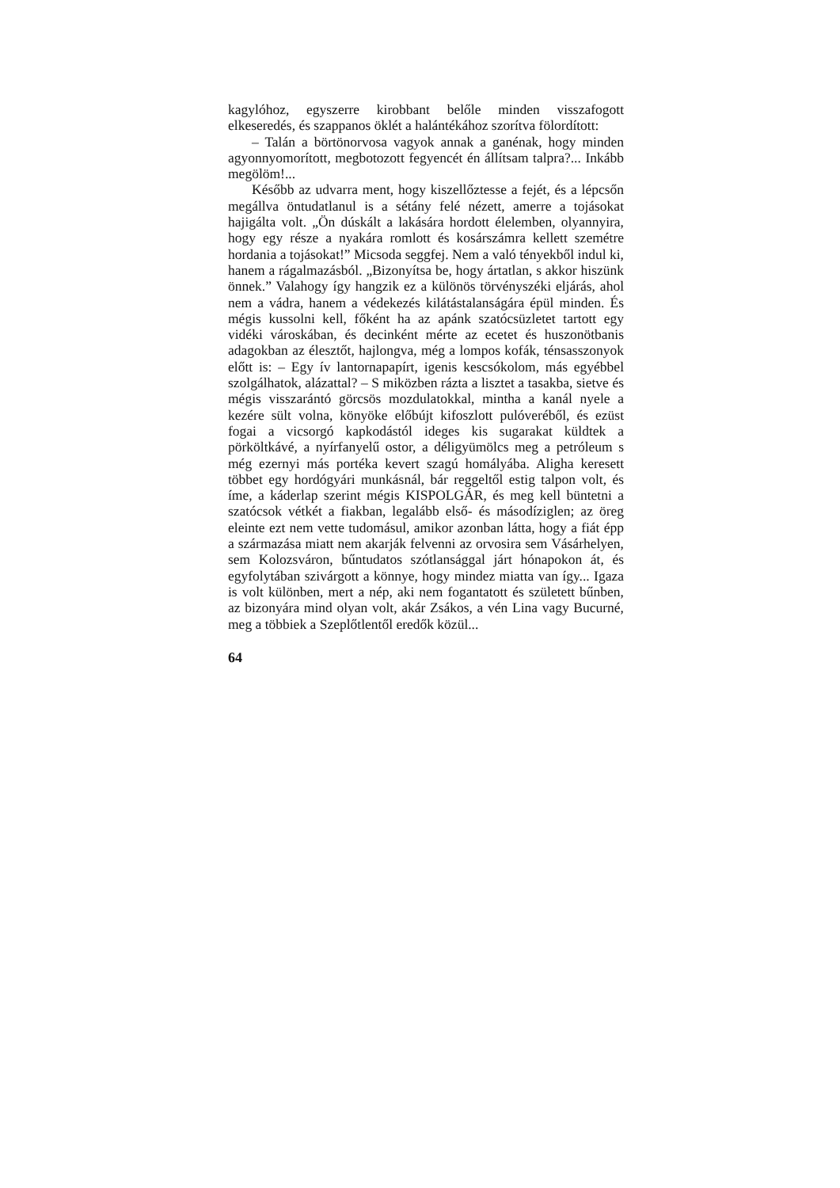kagylóhoz, egyszerre kirobbant belőle minden visszafogott elkeseredés, és szappanos öklét a halántékához szorítva fölordított:
– Talán a börtönorvosa vagyok annak a ganénak, hogy minden agyonnyomorított, megbotozott fegyencét én állítsam talpra?... Inkább megölöm!...
Később az udvarra ment, hogy kiszellőztesse a fejét, és a lépcsőn megállva öntudatlanul is a sétány felé né­zett, amerre a tojásokat hajigálta volt. „Ön dúskált a lakására hordott élelemben, olyannyira, hogy egy része a nyakára romlott és kosárszámra kellett szemétre hordania a tojásokat!” Micsoda seggfej. Nem a való tényekből indul ki, hanem a rágalmazásból. „Bizonyítsa be, hogy ártatlan, s akkor hiszünk önnek.” Valahogy így hangzik ez a különös törvényszéki eljárás, ahol nem a vádra, ha­nem a védekezés kilátástalanságára épül minden. És mégis kussolni kell, főként ha az apánk szatócsüzletet tartott egy vidéki városkában, és decinként mérte az ecetet és huszonötbanis adagokban az élesztőt, hajlongva, még a lompos kofák, ténsasszonyok előtt is: – Egy ív lantornapapírt, igenis kescsókolom, más egyébbel szolgál­hatok, alázattal? – S miközben rázta a lisztet a tasakba, sietve és mégis visszarántó görcsös mozdulatokkal, mintha a kanál nyele a kezére sült volna, könyöke előbújt ki­foszlott pulóveréből, és ezüst fogai a vicsorgó kapkodástól ideges kis sugarakat küldtek a pörköltkávé, a nyírfanyelű ostor, a déligyümölcs meg a petróleum s még ezernyi más portéka kevert szagú homályába. Aligha keresett többet egy hordógyári munkásnál, bár reggeltől estig tal­pon volt, és íme, a káderlap szerint mégis KISPOLGÁR, és meg kell büntetni a szatócsok vétkét a fiakban, legalább első- és másodíziglen; az öreg eleinte ezt nem vette tudomásul, amikor azonban látta, hogy a fiát épp a származása miatt nem akarják felvenni az orvosira sem Vásárhelyen, sem Kolozsváron, bűntudatos szótlansággal járt hónapokon át, és egyfolytában szivárgott a könnye, hogy mindez miatta van így... Igaza is volt különben, mert a nép, aki nem fogantatott és született bűnben, az bizonyára mind olyan volt, akár Zsákos, a vén Lina vagy Bucurné, meg a többiek a Szeplőtlentől eredők közül...
64